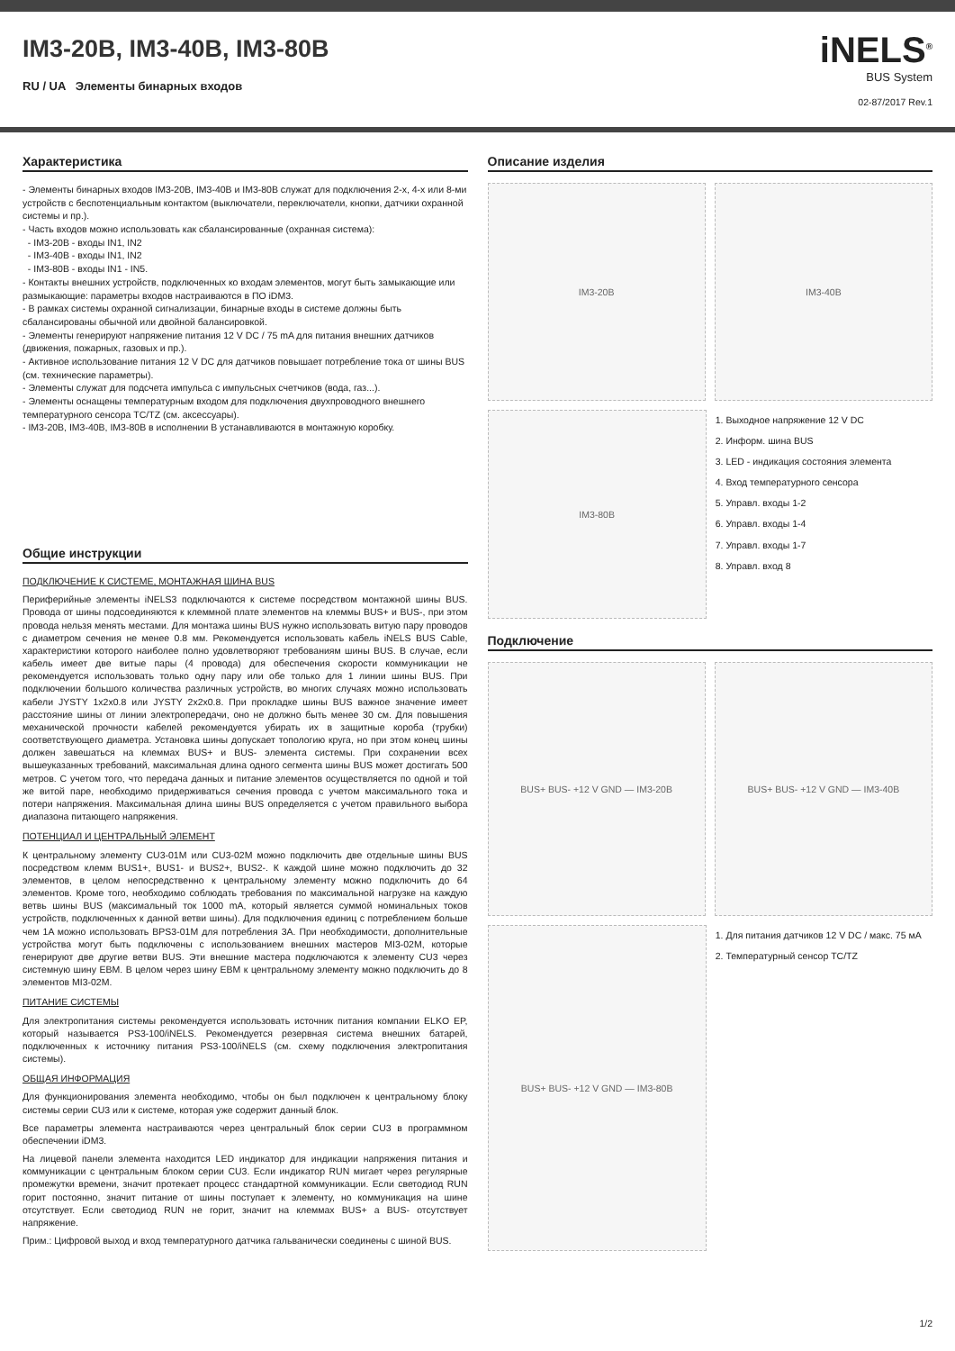IM3-20B, IM3-40B, IM3-80B
RU / UA Элементы бинарных входов
iNELS<sup>®</sup>
BUS System
02-87/2017 Rev.1
Характеристика
- Элементы бинарных входов IM3-20B, IM3-40B и IM3-80B служат для подключения 2-х, 4-х или 8-ми устройств с беспотенциальным контактом (выключатели, переключатели, кнопки, датчики охранной системы и пр.).
- Часть входов можно использовать как сбалансированные (охранная система):
- IM3-20B - входы IN1, IN2
- IM3-40B - входы IN1, IN2
- IM3-80B - входы IN1 - IN5.
- Контакты внешних устройств, подключенных ко входам элементов, могут быть замыкающие или размыкающие: параметры входов настраиваются в ПО iDM3.
- В рамках системы охранной сигнализации, бинарные входы в системе должны быть сбалансированы обычной или двойной балансировкой.
- Элементы генерируют напряжение питания 12 V DC / 75 mA для питания внешних датчиков (движения, пожарных, газовых и пр.).
- Активное использование питания 12 V DC для датчиков повышает потребление тока от шины BUS (см. технические параметры).
- Элементы служат для подсчета импульса с импульсных счетчиков (вода, газ...).
- Элементы оснащены температурным входом для подключения двухпроводного внешнего температурного сенсора TC/TZ (см. аксессуары).
- IM3-20B, IM3-40B, IM3-80B в исполнении B устанавливаются в монтажную коробку.
Общие инструкции
ПОДКЛЮЧЕНИЕ К СИСТЕМЕ, МОНТАЖНАЯ ШИНА BUS
Периферийные элементы iNELS3 подключаются к системе посредством монтажной шины BUS. Провода от шины подсоединяются к клеммной плате элементов на клеммы BUS+ и BUS-, при этом провода нельзя менять местами. Для монтажа шины BUS нужно использовать витую пару проводов с диаметром сечения не менее 0.8 мм. Рекомендуется использовать кабель iNELS BUS Cable, характеристики которого наиболее полно удовлетворяют требованиям шины BUS. В случае, если кабель имеет две витые пары (4 провода) для обеспечения скорости коммуникации не рекомендуется использовать только одну пару или обе только для 1 линии шины BUS. При подключении большого количества различных устройств, во многих случаях можно использовать кабели JYSTY 1x2x0.8 или JYSTY 2x2x0.8. При прокладке шины BUS важное значение имеет расстояние шины от линии электропередачи, оно не должно быть менее 30 см. Для повышения механической прочности кабелей рекомендуется убирать их в защитные короба (трубки) соответствующего диаметра. Установка шины допускает топологию круга, но при этом конец шины должен завешаться на клеммах BUS+ и BUS- элемента системы. При сохранении всех вышеуказанных требований, максимальная длина одного сегмента шины BUS может достигать 500 метров. С учетом того, что передача данных и питание элементов осуществляется по одной и той же витой паре, необходимо придерживаться сечения провода с учетом максимального тока и потери напряжения. Максимальная длина шины BUS определяется с учетом правильного выбора диапазона питающего напряжения.
ПОТЕНЦИАЛ И ЦЕНТРАЛЬНЫЙ ЭЛЕМЕНТ
К центральному элементу CU3-01M или CU3-02M можно подключить две отдельные шины BUS посредством клемм BUS1+, BUS1- и BUS2+, BUS2-. К каждой шине можно подключить до 32 элементов, в целом непосредственно к центральному элементу можно подключить до 64 элементов. Кроме того, необходимо соблюдать требования по максимальной нагрузке на каждую ветвь шины BUS (максимальный ток 1000 mA, который является суммой номинальных токов устройств, подключенных к данной ветви шины). Для подключения единиц с потреблением больше чем 1A можно использовать BPS3-01M для потребления 3A. При необходимости, дополнительные устройства могут быть подключены с использованием внешних мастеров MI3-02M, которые генерируют две другие ветви BUS. Эти внешние мастера подключаются к элементу CU3 через системную шину EBM. В целом через шину EBM к центральному элементу можно подключить до 8 элементов MI3-02M.
ПИТАНИЕ СИСТЕМЫ
Для электропитания системы рекомендуется использовать источник питания компании ELKO EP, который называется PS3-100/iNELS. Рекомендуется резервная система внешних батарей, подключенных к источнику питания PS3-100/iNELS (см. схему подключения электропитания системы).
ОБЩАЯ ИНФОРМАЦИЯ
Для функционирования элемента необходимо, чтобы он был подключен к центральному блоку системы серии CU3 или к системе, которая уже содержит данный блок.
Все параметры элемента настраиваются через центральный блок серии CU3 в программном обеспечении iDM3.
На лицевой панели элемента находится LED индикатор для индикации напряжения питания и коммуникации с центральным блоком серии CU3. Если индикатор RUN мигает через регулярные промежутки времени, значит протекает процесс стандартной коммуникации. Если светодиод RUN горит постоянно, значит питание от шины поступает к элементу, но коммуникация на шине отсутствует. Если светодиод RUN не горит, значит на клеммах BUS+ а BUS- отсутствует напряжение.
Прим.: Цифровой выход и вход температурного датчика гальванически соединены с шиной BUS.
Описание изделия
IM3-20B IM3-40B
IM3-80B
1. Выходное напряжение 12 V DC
2. Информ. шина BUS
3. LED - индикация состояния элемента
4. Вход температурного сенсора
5. Управл. входы 1-2
6. Управл. входы 1-4
7. Управл. входы 1-7
8. Управл. вход 8
Подключение
BUS+ BUS- +12 V GND — IM3-20B BUS+ BUS- +12 V GND — IM3-40B
BUS+ BUS- +12 V GND — IM3-80B
1. Для питания датчиков 12 V DC / макс. 75 мА
2. Температурный сенсор TC/TZ
1/2